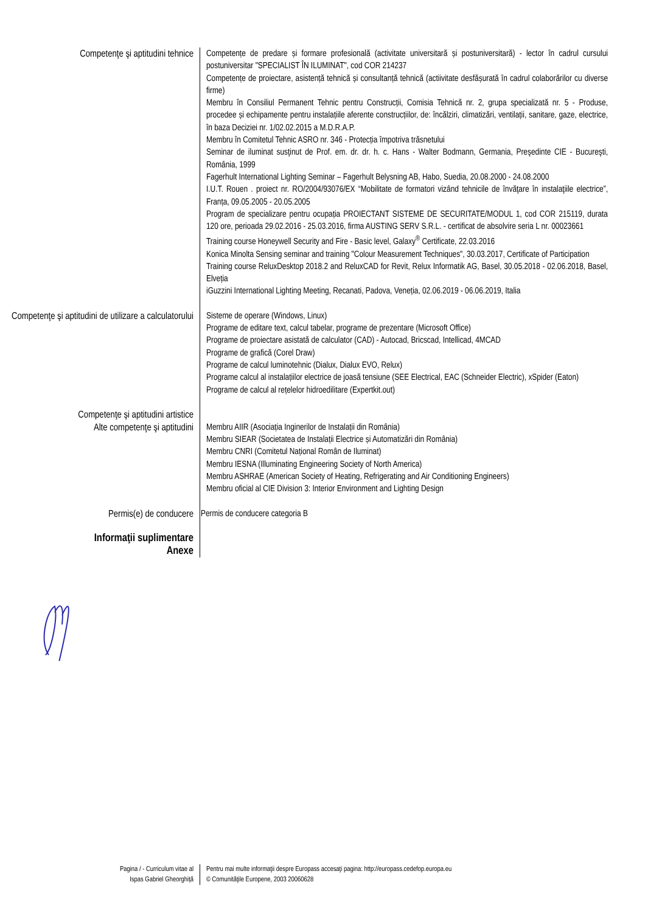Competenţe şi aptitudini tehnice
Competențe de predare și formare profesională (activitate universitară și postuniversitară) - lector în cadrul cursului postuniversitar "SPECIALIST ÎN ILUMINAT", cod COR 214237
Competențe de proiectare, asistență tehnică și consultanță tehnică (actiivitate desfășurată în cadrul colaborărilor cu diverse firme)
Membru în Consiliul Permanent Tehnic pentru Construcții, Comisia Tehnică nr. 2, grupa specializată nr. 5 - Produse, procedee și echipamente pentru instalațiile aferente construcțiilor, de: încălziri, climatizări, ventilații, sanitare, gaze, electrice, în baza Deciziei nr. 1/02.02.2015 a M.D.R.A.P.
Membru în Comitetul Tehnic ASRO nr. 346 - Protecția împotriva trăsnetului
Seminar de iluminat susţinut de Prof. em. dr. dr. h. c. Hans - Walter Bodmann, Germania, Preşedinte CIE - Bucureşti, România, 1999
Fagerhult International Lighting Seminar – Fagerhult Belysning AB, Habo, Suedia, 20.08.2000 - 24.08.2000
I.U.T. Rouen . proiect nr. RO/2004/93076/EX “Mobilitate de formatori vizând tehnicile de învăţare în instalaţiile electrice”, Franța, 09.05.2005 - 20.05.2005
Program de specializare pentru ocupația PROIECTANT SISTEME DE SECURITATE/MODUL 1, cod COR 215119, durata 120 ore, perioada 29.02.2016 - 25.03.2016, firma AUSTING SERV S.R.L. - certificat de absolvire seria L nr. 00023661
Training course Honeywell Security and Fire - Basic level, Galaxy<sup>®</sup> Certificate, 22.03.2016
Konica Minolta Sensing seminar and training "Colour Measurement Techniques", 30.03.2017, Certificate of Participation
Training course ReluxDesktop 2018.2 and ReluxCAD for Revit, Relux Informatik AG, Basel, 30.05.2018 - 02.06.2018, Basel, Elveția
iGuzzini International Lighting Meeting, Recanati, Padova, Veneția, 02.06.2019 - 06.06.2019, Italia
Competenţe şi aptitudini de utilizare a calculatorului
Sisteme de operare (Windows, Linux)
Programe de editare text, calcul tabelar, programe de prezentare (Microsoft Office)
Programe de proiectare asistată de calculator (CAD) - Autocad, Bricscad, Intellicad, 4MCAD
Programe de grafică (Corel Draw)
Programe de calcul luminotehnic (Dialux, Dialux EVO, Relux)
Programe calcul al instalațiilor electrice de joasă tensiune (SEE Electrical, EAC (Schneider Electric), xSpider (Eaton)
Programe de calcul al rețelelor hidroedilitare (Expertkit.out)
Competenţe şi aptitudini artistice
Alte competenţe şi aptitudini
Membru AIIR (Asociația Inginerilor de Instalații din România)
Membru SIEAR (Societatea de Instalații Electrice și Automatizări din România)
Membru CNRI (Comitetul Național Român de Iluminat)
Membru IESNA (Illuminating Engineering Society of North America)
Membru ASHRAE (American Society of Heating, Refrigerating and Air Conditioning Engineers)
Membru oficial al CIE Division 3: Interior Environment and Lighting Design
Permis(e) de conducere
Permis de conducere categoria B
Informaţii suplimentare
Anexe
Pagina / - Curriculum vitae al
Ispas Gabriel Gheorghiță
Pentru mai multe informaţii despre Europass accesaţi pagina: http://europass.cedefop.europa.eu
© Comunităţile Europene, 2003 20060628